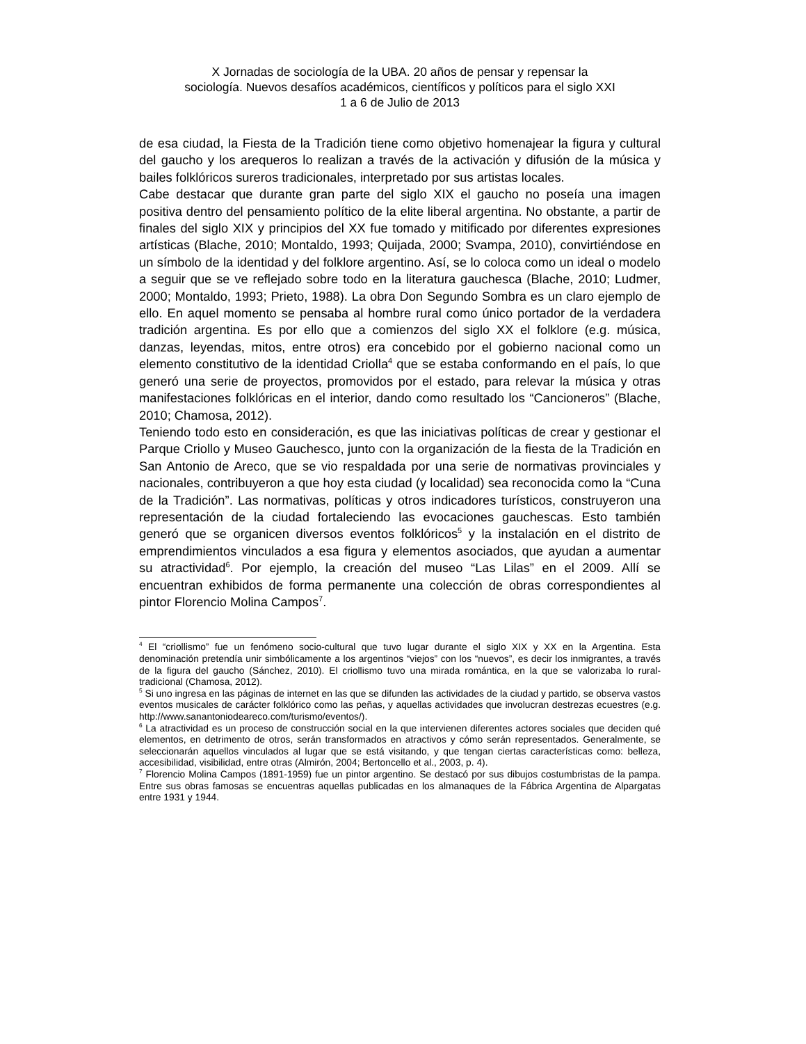X Jornadas de sociología de la UBA. 20 años de pensar y repensar la
sociología. Nuevos desafíos académicos, científicos y políticos para el siglo XXI
1 a 6 de Julio de 2013
de esa ciudad, la Fiesta de la Tradición tiene como objetivo homenajear la figura y cultural del gaucho y los arequeros lo realizan a través de la activación y difusión de la música y bailes folklóricos sureros tradicionales, interpretado por sus artistas locales.
Cabe destacar que durante gran parte del siglo XIX el gaucho no poseía una imagen positiva dentro del pensamiento político de la elite liberal argentina. No obstante, a partir de finales del siglo XIX y principios del XX fue tomado y mitificado por diferentes expresiones artísticas (Blache, 2010; Montaldo, 1993; Quijada, 2000; Svampa, 2010), convirtiéndose en un símbolo de la identidad y del folklore argentino. Así, se lo coloca como un ideal o modelo a seguir que se ve reflejado sobre todo en la literatura gauchesca (Blache, 2010; Ludmer, 2000; Montaldo, 1993; Prieto, 1988). La obra Don Segundo Sombra es un claro ejemplo de ello. En aquel momento se pensaba al hombre rural como único portador de la verdadera tradición argentina. Es por ello que a comienzos del siglo XX el folklore (e.g. música, danzas, leyendas, mitos, entre otros) era concebido por el gobierno nacional como un elemento constitutivo de la identidad Criolla<sup>4</sup> que se estaba conformando en el país, lo que generó una serie de proyectos, promovidos por el estado, para relevar la música y otras manifestaciones folklóricas en el interior, dando como resultado los “Cancioneros” (Blache, 2010; Chamosa, 2012).
Teniendo todo esto en consideración, es que las iniciativas políticas de crear y gestionar el Parque Criollo y Museo Gauchesco, junto con la organización de la fiesta de la Tradición en San Antonio de Areco, que se vio respaldada por una serie de normativas provinciales y nacionales, contribuyeron a que hoy esta ciudad (y localidad) sea reconocida como la “Cuna de la Tradición”. Las normativas, políticas y otros indicadores turísticos, construyeron una representación de la ciudad fortaleciendo las evocaciones gauchescas. Esto también generó que se organicen diversos eventos folklóricos<sup>5</sup> y la instalación en el distrito de emprendimientos vinculados a esa figura y elementos asociados, que ayudan a aumentar su atractividad<sup>6</sup>. Por ejemplo, la creación del museo “Las Lilas” en el 2009. Allí se encuentran exhibidos de forma permanente una colección de obras correspondientes al pintor Florencio Molina Campos<sup>7</sup>.
<sup>4</sup> El “criollismo” fue un fenómeno socio-cultural que tuvo lugar durante el siglo XIX y XX en la Argentina. Esta denominación pretendía unir simbólicamente a los argentinos “viejos” con los “nuevos”, es decir los inmigrantes, a través de la figura del gaucho (Sánchez, 2010). El criollismo tuvo una mirada romántica, en la que se valorizaba lo rural-tradicional (Chamosa, 2012).
<sup>5</sup> Si uno ingresa en las páginas de internet en las que se difunden las actividades de la ciudad y partido, se observa vastos eventos musicales de carácter folklórico como las peñas, y aquellas actividades que involucran destrezas ecuestres (e.g. http://www.sanantoniodeareco.com/turismo/eventos/).
<sup>6</sup> La atractividad es un proceso de construcción social en la que intervienen diferentes actores sociales que deciden qué elementos, en detrimento de otros, serán transformados en atractivos y cómo serán representados. Generalmente, se seleccionarán aquellos vinculados al lugar que se está visitando, y que tengan ciertas características como: belleza, accesibilidad, visibilidad, entre otras (Almirón, 2004; Bertoncello et al., 2003, p. 4).
<sup>7</sup> Florencio Molina Campos (1891-1959) fue un pintor argentino. Se destacó por sus dibujos costumbristas de la pampa. Entre sus obras famosas se encuentras aquellas publicadas en los almanaques de la Fábrica Argentina de Alpargatas entre 1931 y 1944.